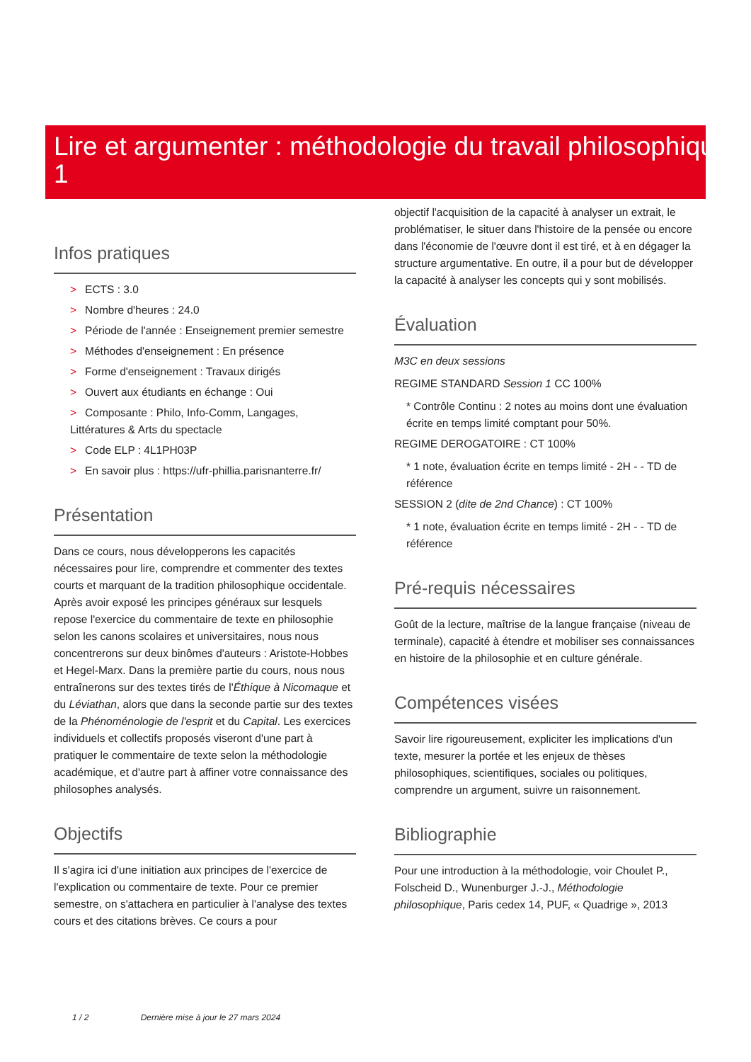Lire et argumenter : méthodologie du travail philosophique 1
Infos pratiques
> ECTS : 3.0
> Nombre d'heures : 24.0
> Période de l'année : Enseignement premier semestre
> Méthodes d'enseignement : En présence
> Forme d'enseignement : Travaux dirigés
> Ouvert aux étudiants en échange : Oui
> Composante : Philo, Info-Comm, Langages, Littératures & Arts du spectacle
> Code ELP : 4L1PH03P
> En savoir plus : https://ufr-phillia.parisnanterre.fr/
Présentation
Dans ce cours, nous développerons les capacités nécessaires pour lire, comprendre et commenter des textes courts et marquant de la tradition philosophique occidentale. Après avoir exposé les principes généraux sur lesquels repose l'exercice du commentaire de texte en philosophie selon les canons scolaires et universitaires, nous nous concentrerons sur deux binômes d'auteurs : Aristote-Hobbes et Hegel-Marx. Dans la première partie du cours, nous nous entraînerons sur des textes tirés de l'Éthique à Nicomaque et du Léviathan, alors que dans la seconde partie sur des textes de la Phénoménologie de l'esprit et du Capital. Les exercices individuels et collectifs proposés viseront d'une part à pratiquer le commentaire de texte selon la méthodologie académique, et d'autre part à affiner votre connaissance des philosophes analysés.
Objectifs
Il s'agira ici d'une initiation aux principes de l'exercice de l'explication ou commentaire de texte. Pour ce premier semestre, on s'attachera en particulier à l'analyse des textes cours et des citations brèves. Ce cours a pour
objectif l'acquisition de la capacité à analyser un extrait, le problématiser, le situer dans l'histoire de la pensée ou encore dans l'économie de l'œuvre dont il est tiré, et à en dégager la structure argumentative. En outre, il a pour but de développer la capacité à analyser les concepts qui y sont mobilisés.
Évaluation
M3C en deux sessions
REGIME STANDARD Session 1 CC 100%
* Contrôle Continu : 2 notes au moins dont une évaluation écrite en temps limité comptant pour 50%.
REGIME DEROGATOIRE : CT 100%
* 1 note, évaluation écrite en temps limité - 2H - - TD de référence
SESSION 2 (dite de 2nd Chance) : CT 100%
* 1 note, évaluation écrite en temps limité - 2H - - TD de référence
Pré-requis nécessaires
Goût de la lecture, maîtrise de la langue française (niveau de terminale), capacité à étendre et mobiliser ses connaissances en histoire de la philosophie et en culture générale.
Compétences visées
Savoir lire rigoureusement, expliciter les implications d'un texte, mesurer la portée et les enjeux de thèses philosophiques, scientifiques, sociales ou politiques, comprendre un argument, suivre un raisonnement.
Bibliographie
Pour une introduction à la méthodologie, voir Choulet P., Folscheid D., Wunenburger J.-J., Méthodologie philosophique, Paris cedex 14, PUF, « Quadrige », 2013
1 / 2 Dernière mise à jour le 27 mars 2024